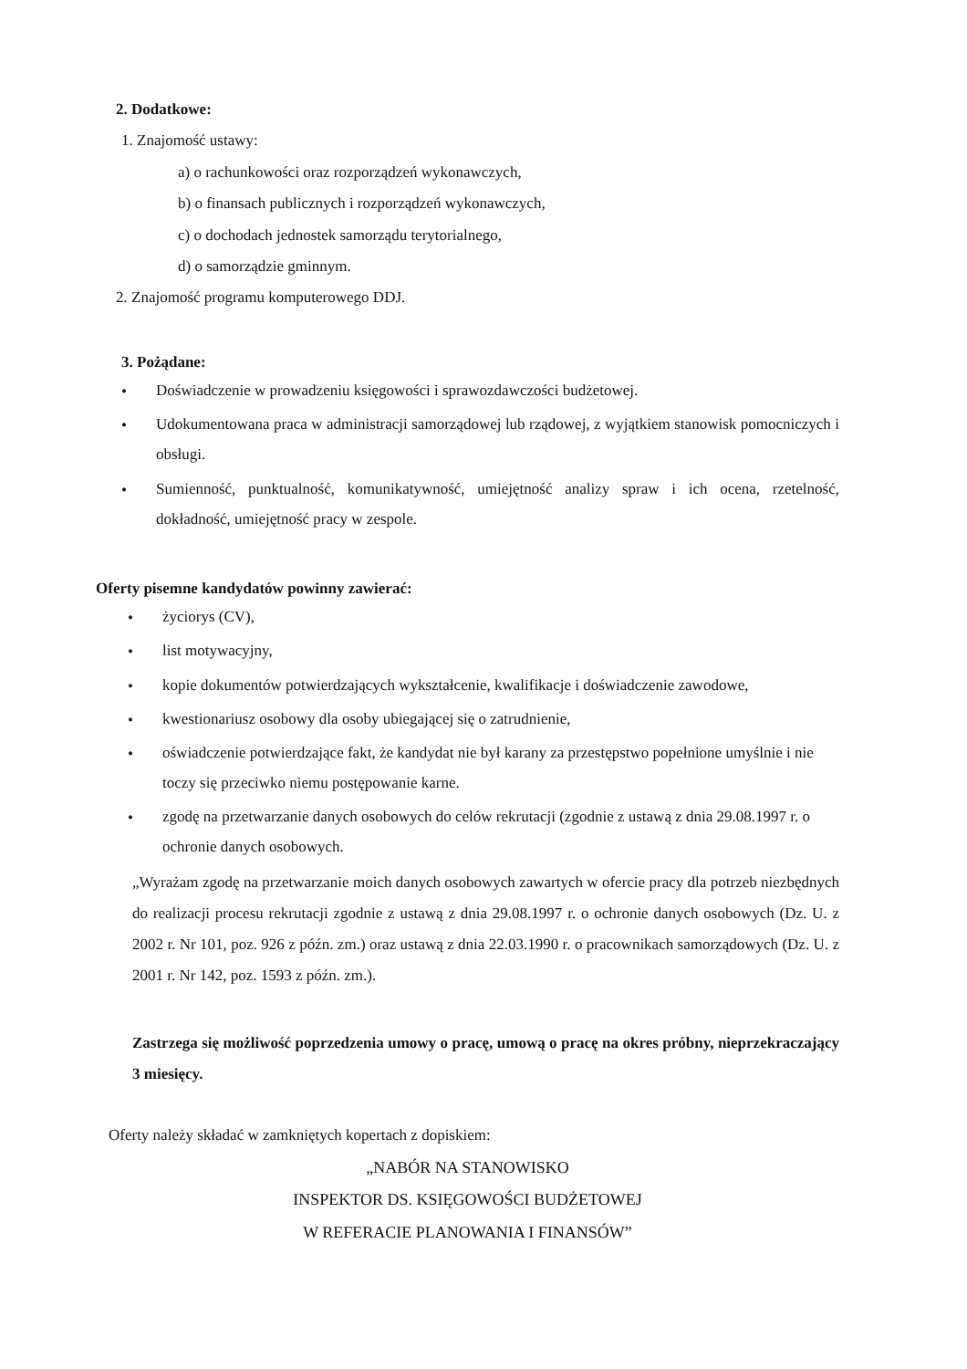2. Dodatkowe:
1. Znajomość ustawy:
a) o rachunkowości oraz rozporządzeń wykonawczych,
b) o finansach publicznych i rozporządzeń wykonawczych,
c) o dochodach jednostek samorządu terytorialnego,
d) o samorządzie gminnym.
2. Znajomość programu komputerowego DDJ.
3. Pożądane:
• Doświadczenie w prowadzeniu księgowości i sprawozdawczości budżetowej.
• Udokumentowana praca w administracji samorządowej lub rządowej, z wyjątkiem stanowisk pomocniczych i obsługi.
• Sumienność, punktualność, komunikatywność, umiejętność analizy spraw i ich ocena, rzetelność, dokładność, umiejętność pracy w zespole.
Oferty pisemne kandydatów powinny zawierać:
• życiorys (CV),
• list motywacyjny,
• kopie dokumentów potwierdzających wykształcenie, kwalifikacje i doświadczenie zawodowe,
• kwestionariusz osobowy dla osoby ubiegającej się o zatrudnienie,
• oświadczenie potwierdzające fakt, że kandydat nie był karany za przestępstwo popełnione umyślnie i nie toczy się przeciwko niemu postępowanie karne.
• zgodę na przetwarzanie danych osobowych do celów rekrutacji (zgodnie z ustawą z dnia 29.08.1997 r. o ochronie danych osobowych.
„Wyrażam zgodę na przetwarzanie moich danych osobowych zawartych w ofercie pracy dla potrzeb niezbędnych do realizacji procesu rekrutacji zgodnie z ustawą z dnia 29.08.1997 r. o ochronie danych osobowych (Dz. U. z 2002 r. Nr 101, poz. 926 z późn. zm.) oraz ustawą z dnia 22.03.1990 r. o pracownikach samorządowych (Dz. U. z 2001 r. Nr 142, poz. 1593 z późn. zm.).
Zastrzega się możliwość poprzedzenia umowy o pracę, umową o pracę na okres próbny, nieprzekraczający 3 miesięcy.
Oferty należy składać w zamkniętych kopertach z dopiskiem:
„NABÓR NA STANOWISKO
INSPEKTOR DS. KSIĘGOWOŚCI BUDŻETOWEJ
W REFERACIE PLANOWANIA I FINANSÓW”